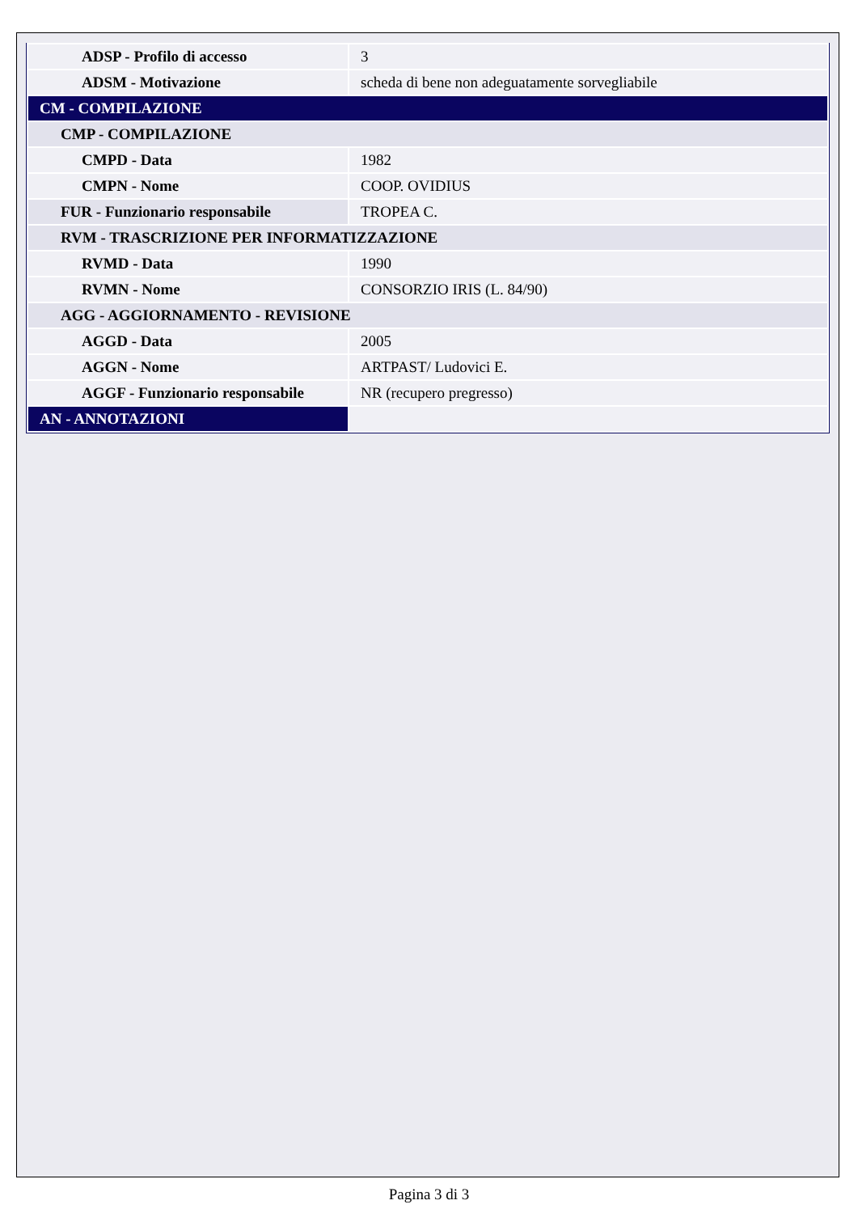| ADSP - Profilo di accesso | 3 |
| ADSM - Motivazione | scheda di bene non adeguatamente sorvegliabile |
| CM - COMPILAZIONE | |
| CMP - COMPILAZIONE | |
| CMPD - Data | 1982 |
| CMPN - Nome | COOP. OVIDIUS |
| FUR - Funzionario responsabile | TROPEA C. |
| RVM - TRASCRIZIONE PER INFORMATIZZAZIONE | |
| RVMD - Data | 1990 |
| RVMN - Nome | CONSORZIO IRIS (L. 84/90) |
| AGG - AGGIORNAMENTO - REVISIONE | |
| AGGD - Data | 2005 |
| AGGN - Nome | ARTPAST/ Ludovici E. |
| AGGF - Funzionario responsabile | NR (recupero pregresso) |
| AN - ANNOTAZIONI | |
Pagina 3 di 3